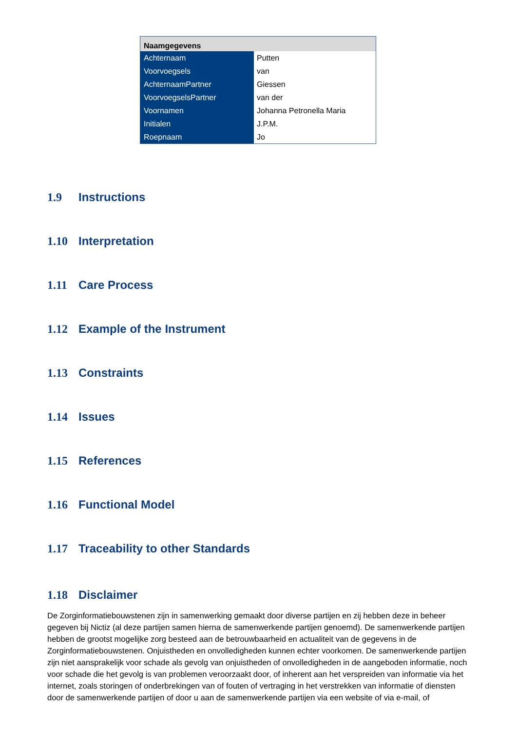| Naamgegevens | |
| --- | --- |
| Achternaam | Putten |
| Voorvoegsels | van |
| AchternaamPartner | Giessen |
| VoorvoegselsPartner | van der |
| Voornamen | Johanna Petronella Maria |
| Initialen | J.P.M. |
| Roepnaam | Jo |
1.9 Instructions
1.10 Interpretation
1.11 Care Process
1.12 Example of the Instrument
1.13 Constraints
1.14 Issues
1.15 References
1.16 Functional Model
1.17 Traceability to other Standards
1.18 Disclaimer
De Zorginformatiebouwstenen zijn in samenwerking gemaakt door diverse partijen en zij hebben deze in beheer gegeven bij Nictiz (al deze partijen samen hierna de samenwerkende partijen genoemd). De samenwerkende partijen hebben de grootst mogelijke zorg besteed aan de betrouwbaarheid en actualiteit van de gegevens in de Zorginformatiebouwstenen. Onjuistheden en onvolledigheden kunnen echter voorkomen. De samenwerkende partijen zijn niet aansprakelijk voor schade als gevolg van onjuistheden of onvolledigheden in de aangeboden informatie, noch voor schade die het gevolg is van problemen veroorzaakt door, of inherent aan het verspreiden van informatie via het internet, zoals storingen of onderbrekingen van of fouten of vertraging in het verstrekken van informatie of diensten door de samenwerkende partijen of door u aan de samenwerkende partijen via een website of via e-mail, of